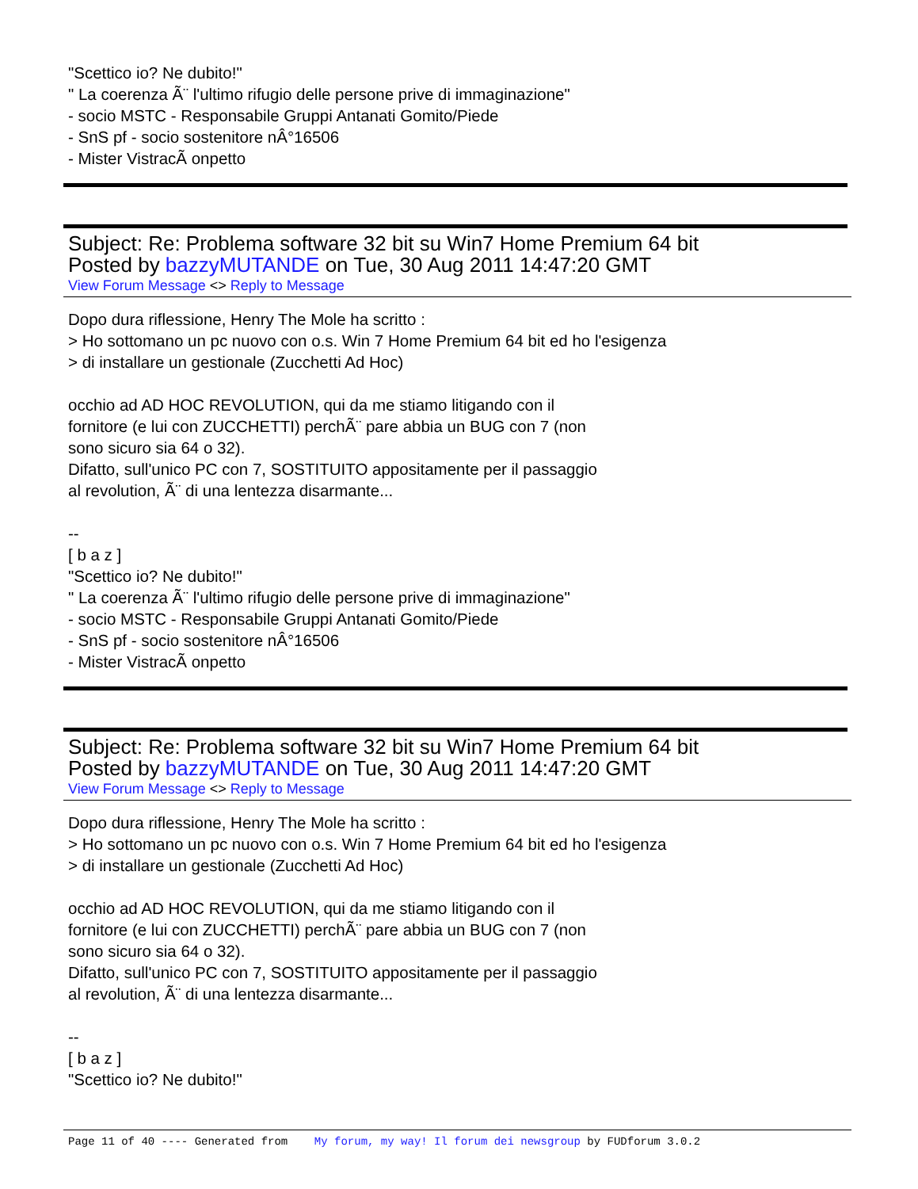"Scettico io? Ne dubito!"
" La coerenza Ã¨ l'ultimo rifugio delle persone prive di immaginazione"
- socio MSTC - Responsabile Gruppi Antanati Gomito/Piede
- SnS pf - socio sostenitore nÂ°16506
- Mister VistracÃ onpetto
Subject: Re: Problema software 32 bit su Win7 Home Premium 64 bit
Posted by bazzyMUTANDE on Tue, 30 Aug 2011 14:47:20 GMT
View Forum Message <> Reply to Message
Dopo dura riflessione, Henry The Mole ha scritto :
> Ho sottomano un pc nuovo con o.s. Win 7 Home Premium 64 bit ed ho l'esigenza
> di installare un gestionale (Zucchetti Ad Hoc)
occhio ad AD HOC REVOLUTION, qui da me stiamo litigando con il
fornitore (e lui con ZUCCHETTI) perchÃ¨ pare abbia un BUG con 7 (non
sono sicuro sia 64 o 32).
Difatto, sull'unico PC con 7, SOSTITUITO appositamente per il passaggio
al revolution, Ã¨ di una lentezza disarmante...
--
[ b a z ]
"Scettico io? Ne dubito!"
" La coerenza Ã¨ l'ultimo rifugio delle persone prive di immaginazione"
- socio MSTC - Responsabile Gruppi Antanati Gomito/Piede
- SnS pf - socio sostenitore nÂ°16506
- Mister VistracÃ onpetto
Subject: Re: Problema software 32 bit su Win7 Home Premium 64 bit
Posted by bazzyMUTANDE on Tue, 30 Aug 2011 14:47:20 GMT
View Forum Message <> Reply to Message
Dopo dura riflessione, Henry The Mole ha scritto :
> Ho sottomano un pc nuovo con o.s. Win 7 Home Premium 64 bit ed ho l'esigenza
> di installare un gestionale (Zucchetti Ad Hoc)
occhio ad AD HOC REVOLUTION, qui da me stiamo litigando con il
fornitore (e lui con ZUCCHETTI) perchÃ¨ pare abbia un BUG con 7 (non
sono sicuro sia 64 o 32).
Difatto, sull'unico PC con 7, SOSTITUITO appositamente per il passaggio
al revolution, Ã¨ di una lentezza disarmante...
--
[ b a z ]
"Scettico io? Ne dubito!"
Page 11 of 40 ---- Generated from My forum, my way! Il forum dei newsgroup by FUDforum 3.0.2